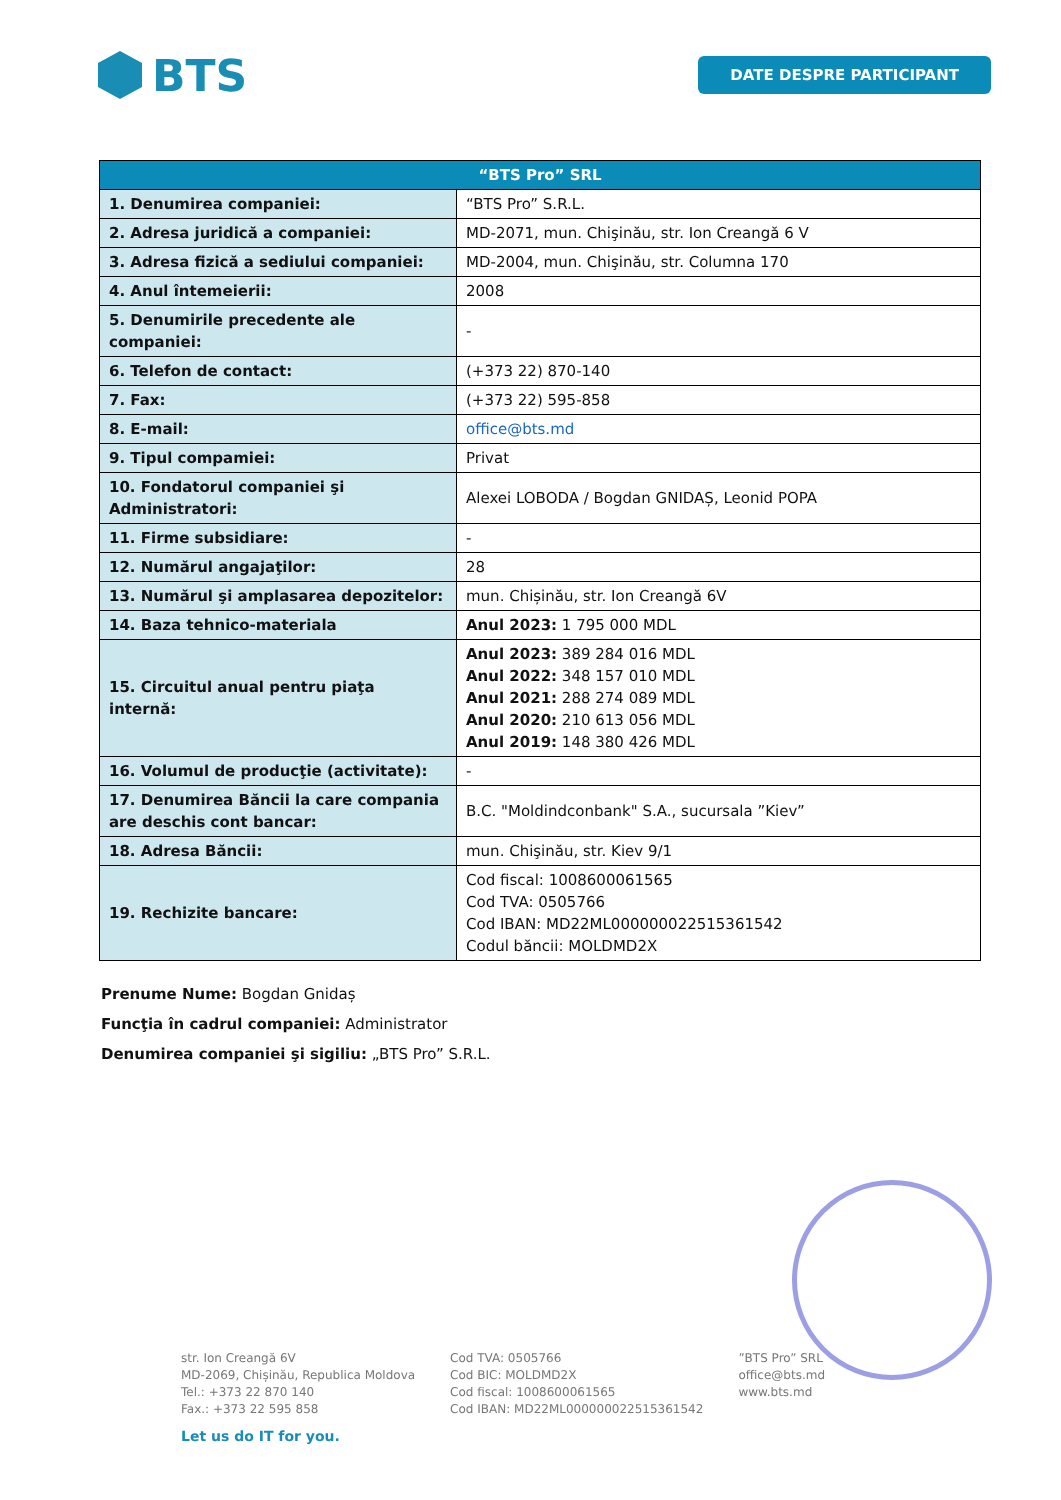BTS
DATE DESPRE PARTICIPANT
| “BTS Pro” SRL | |
| --- | --- |
| 1. Denumirea companiei: | “BTS Pro” S.R.L. |
| 2. Adresa juridică a companiei: | MD-2071, mun. Chişinău, str. Ion Creangă 6 V |
| 3. Adresa fizică a sediului companiei: | MD-2004, mun. Chişinău, str. Columna 170 |
| 4. Anul întemeierii: | 2008 |
| 5. Denumirile precedente ale companiei: | - |
| 6. Telefon de contact: | (+373 22) 870-140 |
| 7. Fax: | (+373 22) 595-858 |
| 8. E-mail: | office@bts.md |
| 9. Tipul compamiei: | Privat |
| 10. Fondatorul companiei şi Administratori: | Alexei LOBODA / Bogdan GNIDAȘ, Leonid POPA |
| 11. Firme subsidiare: | - |
| 12. Numărul angajaţilor: | 28 |
| 13. Numărul şi amplasarea depozitelor: | mun. Chișinău, str. Ion Creangă 6V |
| 14. Baza tehnico-materiala | Anul 2023: 1 795 000 MDL |
| 15. Circuitul anual pentru piaţa internă: | Anul 2023: 389 284 016 MDL Anul 2022: 348 157 010 MDL Anul 2021: 288 274 089 MDL Anul 2020: 210 613 056 MDL Anul 2019: 148 380 426 MDL |
| 16. Volumul de producţie (activitate): | - |
| 17. Denumirea Băncii la care compania are deschis cont bancar: | B.C. "Moldindconbank" S.A., sucursala ”Kiev” |
| 18. Adresa Băncii: | mun. Chişinău, str. Kiev 9/1 |
| 19. Rechizite bancare: | Cod fiscal: 1008600061565 Cod TVA: 0505766 Cod IBAN: MD22ML000000022515361542 Codul băncii: MOLDMD2X |
Prenume Nume: Bogdan Gnidaș
Funcţia în cadrul companiei: Administrator
Denumirea companiei şi sigiliu: „BTS Pro” S.R.L.
str. Ion Creangă 6V
MD-2069, Chișinău, Republica Moldova
Tel.: +373 22 870 140
Fax.: +373 22 595 858
Cod TVA: 0505766
Cod BIC: MOLDMD2X
Cod fiscal: 1008600061565
Cod IBAN: MD22ML000000022515361542
”BTS Pro” SRL
office@bts.md
www.bts.md
Let us do IT for you.